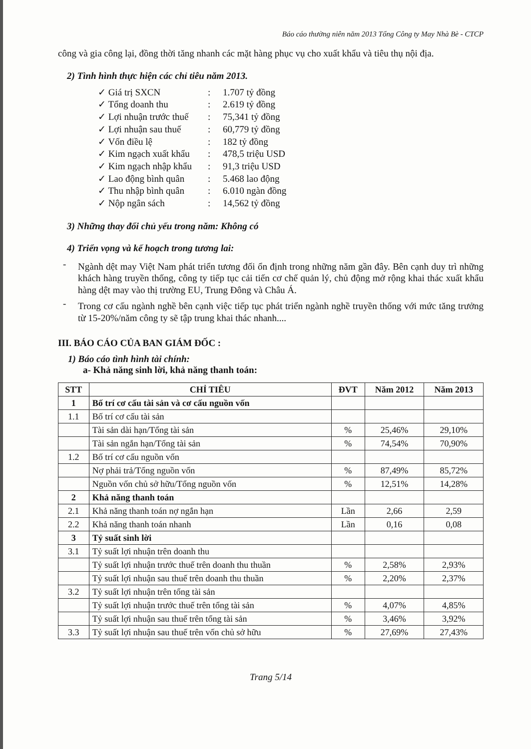Báo cáo thường niên năm 2013 Tổng Công ty May Nhà Bè - CTCP
công và gia công lại, đồng thời tăng nhanh các mặt hàng phục vụ cho xuất khẩu và tiêu thụ nội địa.
2) Tình hình thực hiện các chỉ tiêu năm 2013.
✓ Giá trị SXCN: 1.707 tỷ đồng
✓ Tổng doanh thu: 2.619 tỷ đồng
✓ Lợi nhuận trước thuế: 75,341 tỷ đồng
✓ Lợi nhuận sau thuế: 60,779 tỷ đồng
✓ Vốn điều lệ: 182 tỷ đồng
✓ Kim ngạch xuất khẩu: 478,5 triệu USD
✓ Kim ngạch nhập khẩu: 91,3 triệu USD
✓ Lao động bình quân: 5.468 lao động
✓ Thu nhập bình quân: 6.010 ngàn đồng
✓ Nộp ngân sách: 14,562 tỷ đồng
3) Những thay đổi chủ yếu trong năm: Không có
4) Triển vọng và kế hoạch trong tương lai:
-
Ngành dệt may Việt Nam phát triển tương đối ổn định trong những năm gần đây. Bên cạnh duy trì những khách hàng truyền thống, công ty tiếp tục cải tiến cơ chế quản lý, chủ động mở rộng khai thác xuất khẩu hàng dệt may vào thị trường EU, Trung Đông và Châu Á.
-
Trong cơ cấu ngành nghề bên cạnh việc tiếp tục phát triển ngành nghề truyền thống với mức tăng trưởng từ 15-20%/năm công ty sẽ tập trung khai thác nhanh....
III. BÁO CÁO CỦA BAN GIÁM ĐỐC :
1) Báo cáo tình hình tài chính:
a- Khả năng sinh lời, khả năng thanh toán:
| STT | CHỈ TIÊU | ĐVT | Năm 2012 | Năm 2013 |
| --- | --- | --- | --- | --- |
| 1 | Bố trí cơ cấu tài sản và cơ cấu nguồn vốn | | | |
| 1.1 | Bố trí cơ cấu tài sản | | | |
| | Tài sản dài hạn/Tổng tài sản | % | 25,46% | 29,10% |
| | Tài sản ngắn hạn/Tổng tài sản | % | 74,54% | 70,90% |
| 1.2 | Bố trí cơ cấu nguồn vốn | | | |
| | Nợ phải trả/Tổng nguồn vốn | % | 87,49% | 85,72% |
| | Nguồn vốn chủ sở hữu/Tổng nguồn vốn | % | 12,51% | 14,28% |
| 2 | Khả năng thanh toán | | | |
| 2.1 | Khả năng thanh toán nợ ngắn hạn | Lần | 2,66 | 2,59 |
| 2.2 | Khả năng thanh toán nhanh | Lần | 0,16 | 0,08 |
| 3 | Tỷ suất sinh lời | | | |
| 3.1 | Tỷ suất lợi nhuận trên doanh thu | | | |
| | Tỷ suất lợi nhuận trước thuế trên doanh thu thuần | % | 2,58% | 2,93% |
| | Tỷ suất lợi nhuận sau thuế trên doanh thu thuần | % | 2,20% | 2,37% |
| 3.2 | Tỷ suất lợi nhuận trên tổng tài sản | | | |
| | Tỷ suất lợi nhuận trước thuế trên tổng tài sản | % | 4,07% | 4,85% |
| | Tỷ suất lợi nhuận sau thuế trên tổng tài sản | % | 3,46% | 3,92% |
| 3.3 | Tỷ suất lợi nhuận sau thuế trên vốn chủ sở hữu | % | 27,69% | 27,43% |
Trang 5/14